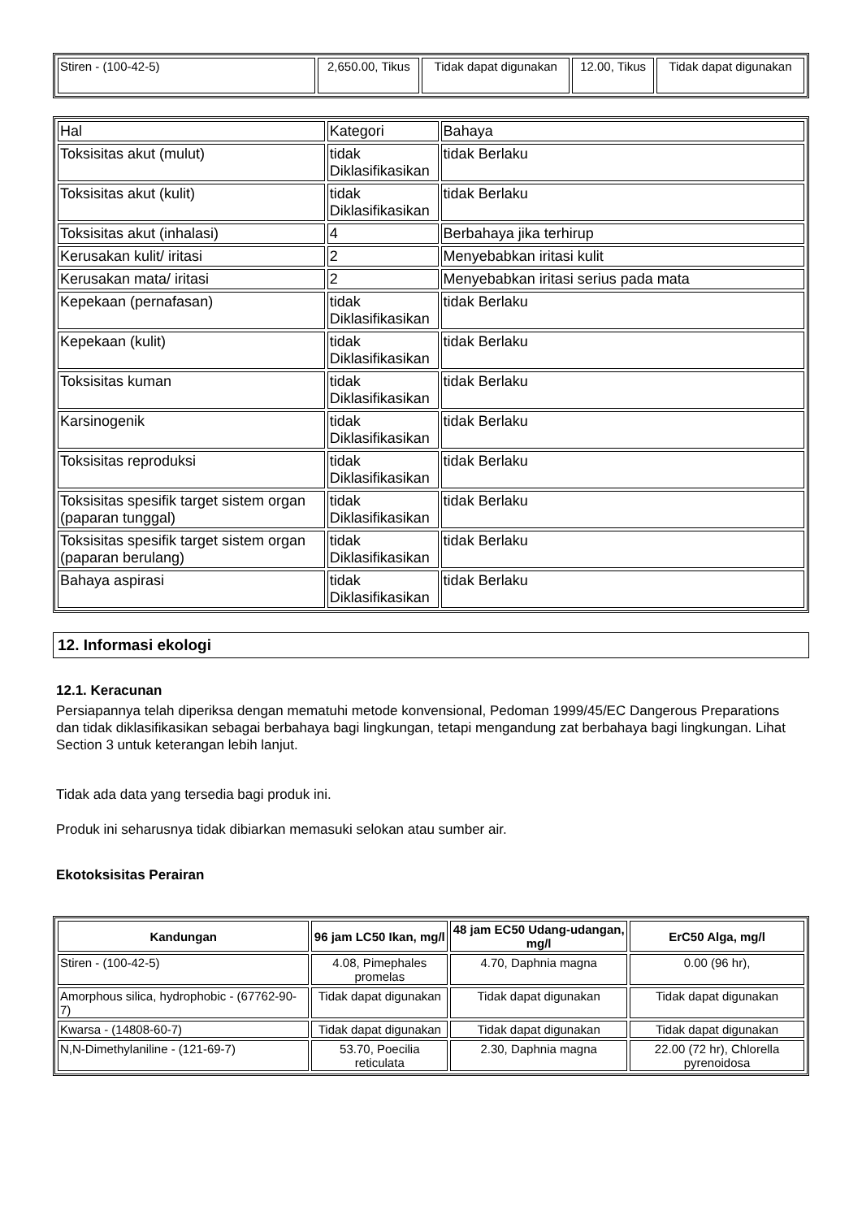| Stiren - (100-42-5) | 2,650.00, Tikus | Tidak dapat digunakan | 12.00, Tikus | Tidak dapat digunakan |
| Hal | Kategori | Bahaya |
| Toksisitas akut (mulut) | tidak Diklasifikasikan | tidak Berlaku |
| Toksisitas akut (kulit) | tidak Diklasifikasikan | tidak Berlaku |
| Toksisitas akut (inhalasi) | 4 | Berbahaya jika terhirup |
| Kerusakan kulit/ iritasi | 2 | Menyebabkan iritasi kulit |
| Kerusakan mata/ iritasi | 2 | Menyebabkan iritasi serius pada mata |
| Kepekaan (pernafasan) | tidak Diklasifikasikan | tidak Berlaku |
| Kepekaan (kulit) | tidak Diklasifikasikan | tidak Berlaku |
| Toksisitas kuman | tidak Diklasifikasikan | tidak Berlaku |
| Karsinogenik | tidak Diklasifikasikan | tidak Berlaku |
| Toksisitas reproduksi | tidak Diklasifikasikan | tidak Berlaku |
| Toksisitas spesifik target sistem organ (paparan tunggal) | tidak Diklasifikasikan | tidak Berlaku |
| Toksisitas spesifik target sistem organ (paparan berulang) | tidak Diklasifikasikan | tidak Berlaku |
| Bahaya aspirasi | tidak Diklasifikasikan | tidak Berlaku |
12. Informasi ekologi
12.1. Keracunan
Persiapannya telah diperiksa dengan mematuhi metode konvensional, Pedoman 1999/45/EC Dangerous Preparations dan tidak diklasifikasikan sebagai berbahaya bagi lingkungan, tetapi mengandung zat berbahaya bagi lingkungan. Lihat Section 3 untuk keterangan lebih lanjut.
Tidak ada data yang tersedia bagi produk ini.
Produk ini seharusnya tidak dibiarkan memasuki selokan atau sumber air.
Ekotoksisitas Perairan
| Kandungan | 96 jam LC50 Ikan, mg/l | 48 jam EC50 Udang-udangan, mg/l | ErC50 Alga, mg/l |
| --- | --- | --- | --- |
| Stiren - (100-42-5) | 4.08, Pimephales promelas | 4.70, Daphnia magna | 0.00 (96 hr), |
| Amorphous silica, hydrophobic - (67762-90-7) | Tidak dapat digunakan | Tidak dapat digunakan | Tidak dapat digunakan |
| Kwarsa - (14808-60-7) | Tidak dapat digunakan | Tidak dapat digunakan | Tidak dapat digunakan |
| N,N-Dimethylaniline - (121-69-7) | 53.70, Poecilia reticulata | 2.30, Daphnia magna | 22.00 (72 hr), Chlorella pyrenoidosa |